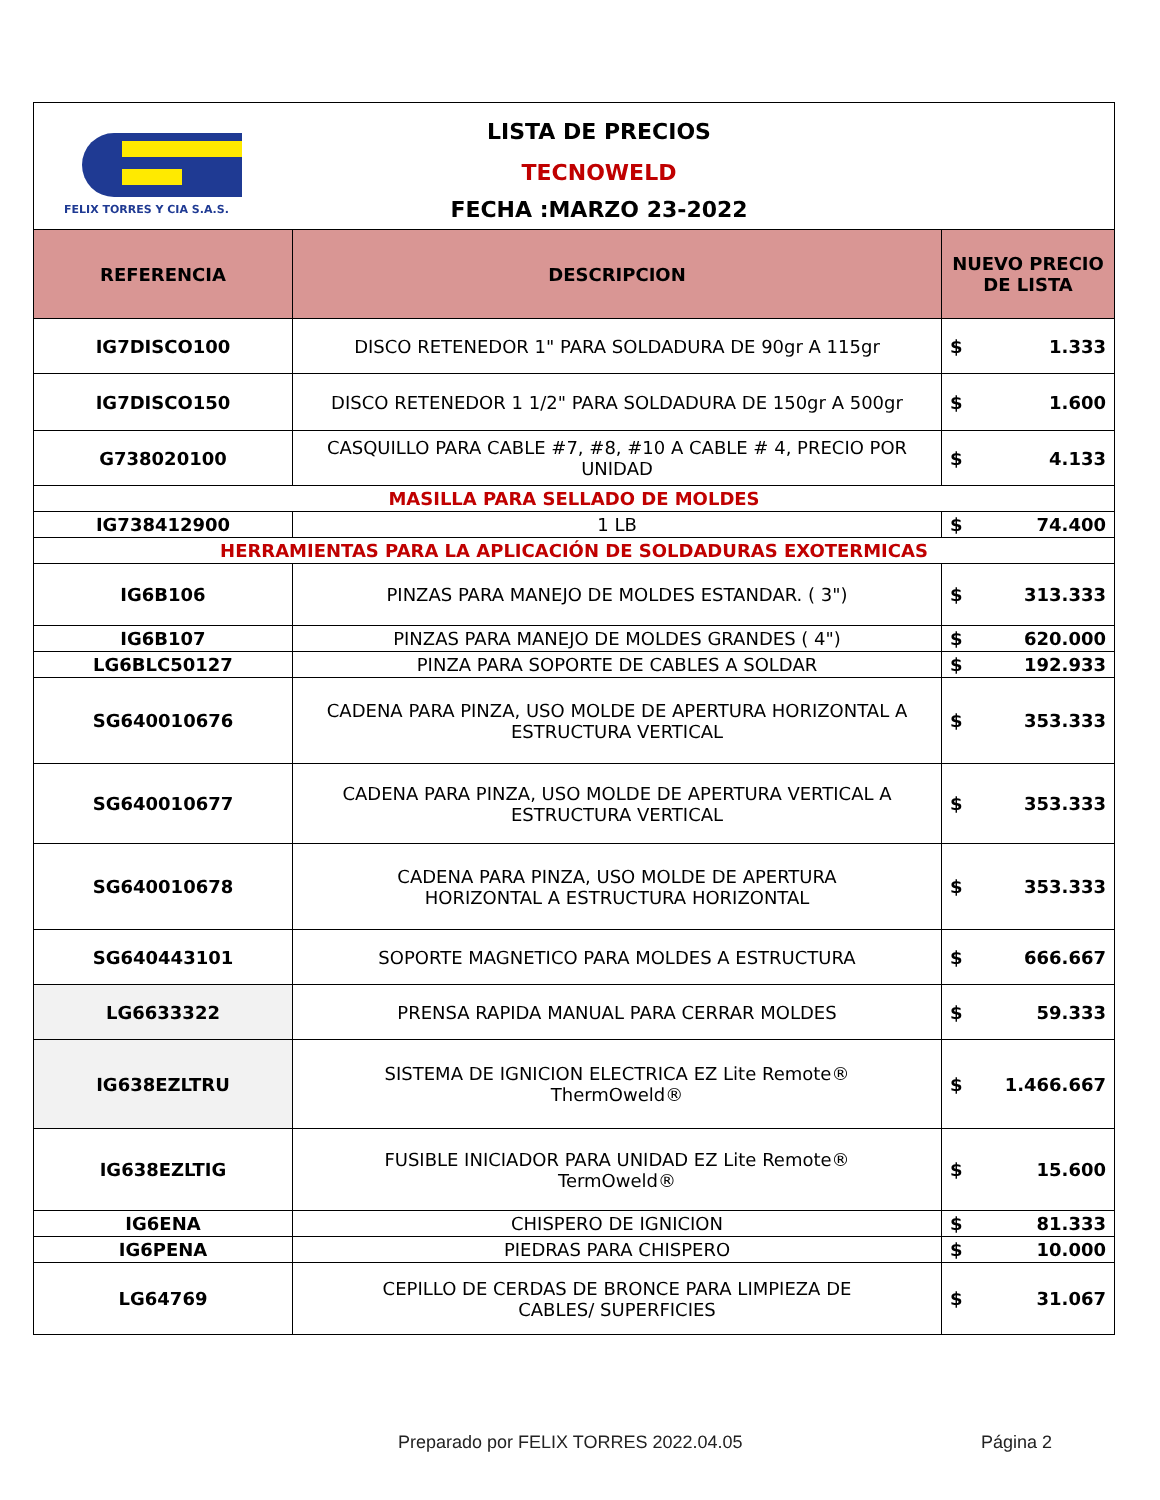| FELIX TORRES Y CIA S.A.S. LISTA DE PRECIOS TECNOWELD FECHA :MARZO 23-2022 | | | |
| REFERENCIA | DESCRIPCION | NUEVO PRECIO DE LISTA | |
| IG7DISCO100 | DISCO RETENEDOR 1" PARA SOLDADURA DE 90gr A 115gr | $ | 1.333 |
| IG7DISCO150 | DISCO RETENEDOR 1 1/2" PARA SOLDADURA DE 150gr A 500gr | $ | 1.600 |
| G738020100 | CASQUILLO PARA CABLE #7, #8, #10 A CABLE # 4, PRECIO POR UNIDAD | $ | 4.133 |
| MASILLA PARA SELLADO DE MOLDES | | | |
| IG738412900 | 1 LB | $ | 74.400 |
| HERRAMIENTAS PARA LA APLICACIÓN DE SOLDADURAS EXOTERMICAS | | | |
| IG6B106 | PINZAS PARA MANEJO DE MOLDES ESTANDAR. ( 3") | $ | 313.333 |
| IG6B107 | PINZAS PARA MANEJO DE MOLDES GRANDES ( 4") | $ | 620.000 |
| LG6BLC50127 | PINZA PARA SOPORTE DE CABLES A SOLDAR | $ | 192.933 |
| SG640010676 | CADENA PARA PINZA, USO MOLDE DE APERTURA HORIZONTAL A ESTRUCTURA VERTICAL | $ | 353.333 |
| SG640010677 | CADENA PARA PINZA, USO MOLDE DE APERTURA VERTICAL A ESTRUCTURA VERTICAL | $ | 353.333 |
| SG640010678 | CADENA PARA PINZA, USO MOLDE DE APERTURA HORIZONTAL A ESTRUCTURA HORIZONTAL | $ | 353.333 |
| SG640443101 | SOPORTE MAGNETICO PARA MOLDES A ESTRUCTURA | $ | 666.667 |
| LG6633322 | PRENSA RAPIDA MANUAL PARA CERRAR MOLDES | $ | 59.333 |
| IG638EZLTRU | SISTEMA DE IGNICION ELECTRICA EZ Lite Remote® ThermOweld® | $ | 1.466.667 |
| IG638EZLTIG | FUSIBLE INICIADOR PARA UNIDAD EZ Lite Remote® TermOweld® | $ | 15.600 |
| IG6ENA | CHISPERO DE IGNICION | $ | 81.333 |
| IG6PENA | PIEDRAS PARA CHISPERO | $ | 10.000 |
| LG64769 | CEPILLO DE CERDAS DE BRONCE PARA LIMPIEZA DE CABLES/ SUPERFICIES | $ | 31.067 |
Preparado por FELIX TORRES 2022.04.05
Página 2